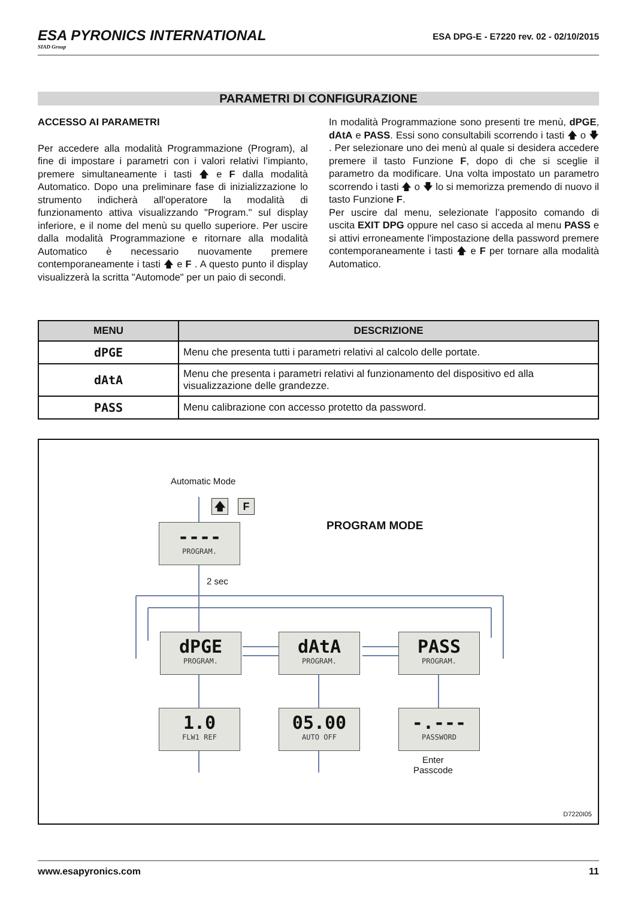ESA PYRONICS INTERNATIONAL
SIAD Group
ESA DPG-E - E7220 rev. 02 - 02/10/2015
PARAMETRI DI CONFIGURAZIONE
ACCESSO AI PARAMETRI
Per accedere alla modalità Programmazione (Program), al fine di impostare i parametri con i valori relativi l’impianto, premere simultaneamente i tasti 🡅 e F dalla modalità Automatico. Dopo una preliminare fase di inizializzazione lo strumento indicherà all'operatore la modalità di funzionamento attiva visualizzando "Program." sul display inferiore, e il nome del menù su quello superiore. Per uscire dalla modalità Programmazione e ritornare alla modalità Automatico è necessario nuovamente premere contemporaneamente i tasti 🡅 e F . A questo punto il display visualizzerà la scritta "Automode" per un paio di secondi.
In modalità Programmazione sono presenti tre menù, dPGE, dAtA e PASS. Essi sono consultabili scorrendo i tasti 🡅 o 🡇 . Per selezionare uno dei menù al quale si desidera accedere premere il tasto Funzione F, dopo di che si sceglie il parametro da modificare. Una volta impostato un parametro scorrendo i tasti 🡅 o 🡇 lo si memorizza premendo di nuovo il tasto Funzione F.
Per uscire dal menu, selezionate l’apposito comando di uscita EXIT DPG oppure nel caso si acceda al menu PASS e si attivi erroneamente l'impostazione della password premere contemporaneamente i tasti 🡅 e F per tornare alla modalità Automatico.
| MENU | DESCRIZIONE |
| --- | --- |
| dPGE | Menu che presenta tutti i parametri relativi al calcolo delle portate. |
| dAtA | Menu che presenta i parametri relativi al funzionamento del dispositivo ed alla visualizzazione delle grandezze. |
| PASS | Menu calibrazione con accesso protetto da password. |
Automatic Mode
🡅 F
PROGRAM MODE
----
PROGRAM.
2 sec
dPGE
PROGRAM.
dAtA
PROGRAM.
PASS
PROGRAM.
1.0
FLW1 REF
05.00
AUTO OFF
-.---
PASSWORD
Enter
Passcode
D7220I05
www.esapyronics.com 11